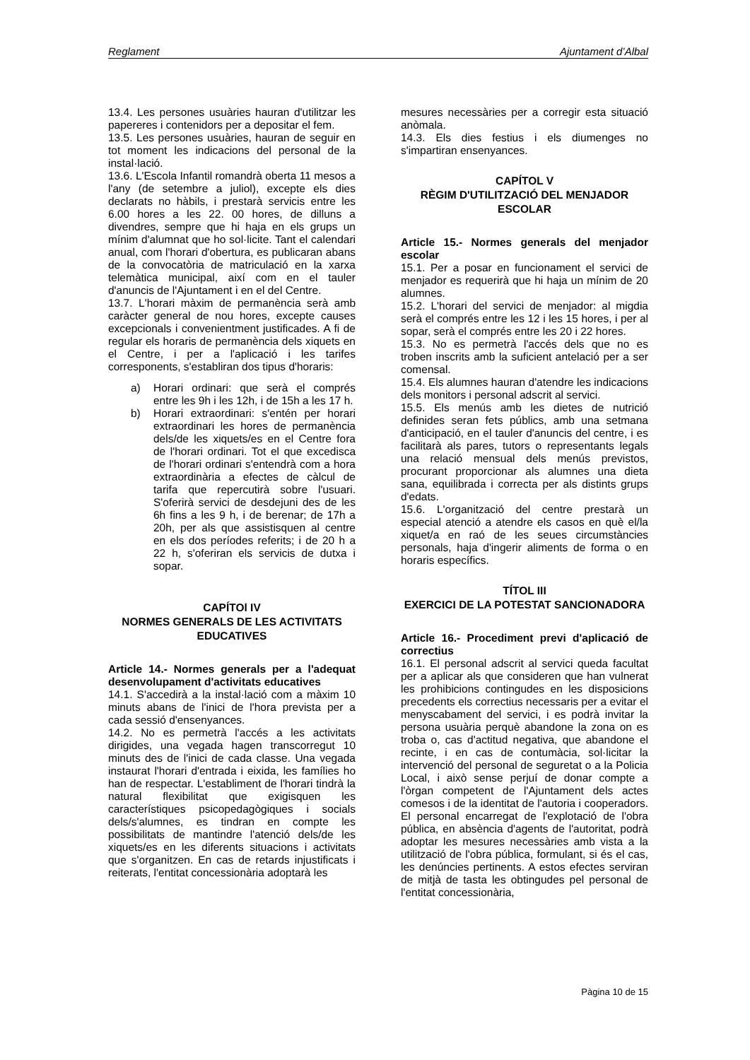Reglament Ajuntament d’Albal
13.4. Les persones usuàries hauran d'utilitzar les papereres i contenidors per a depositar el fem.
13.5. Les persones usuàries, hauran de seguir en tot moment les indicacions del personal de la instal·lació.
13.6. L'Escola Infantil romandrà oberta 11 mesos a l'any (de setembre a juliol), excepte els dies declarats no hàbils, i prestarà servicis entre les 6.00 hores a les 22. 00 hores, de dilluns a divendres, sempre que hi haja en els grups un mínim d'alumnat que ho sol·licite. Tant el calendari anual, com l'horari d'obertura, es publicaran abans de la convocatòria de matriculació en la xarxa telemàtica municipal, així com en el tauler d'anuncis de l'Ajuntament i en el del Centre.
13.7. L'horari màxim de permanència serà amb caràcter general de nou hores, excepte causes excepcionals i convenientment justificades. A fi de regular els horaris de permanència dels xiquets en el Centre, i per a l'aplicació i les tarifes corresponents, s'establiran dos tipus d'horaris:
a) Horari ordinari: que serà el comprés entre les 9h i les 12h, i de 15h a les 17 h.
b) Horari extraordinari: s'entén per horari extraordinari les hores de permanència dels/de les xiquets/es en el Centre fora de l'horari ordinari. Tot el que excedisca de l'horari ordinari s'entendrà com a hora extraordinària a efectes de càlcul de tarifa que repercutirà sobre l'usuari. S'oferirà servici de desdejuni des de les 6h fins a les 9 h, i de berenar; de 17h a 20h, per als que assistisquen al centre en els dos períodes referits; i de 20 h a 22 h, s'oferiran els servicis de dutxa i sopar.
CAPÍTOl IV
NORMES GENERALS DE LES ACTIVITATS EDUCATIVES
Article 14.- Normes generals per a l'adequat desenvolupament d'activitats educatives
14.1. S'accedirà a la instal·lació com a màxim 10 minuts abans de l'inici de l'hora prevista per a cada sessió d'ensenyances.
14.2. No es permetrà l'accés a les activitats dirigides, una vegada hagen transcorregut 10 minuts des de l'inici de cada classe. Una vegada instaurat l'horari d'entrada i eixida, les famílies ho han de respectar. L'establiment de l'horari tindrà la natural flexibilitat que exigisquen les característiques psicopedagògiques i socials dels/s'alumnes, es tindran en compte les possibilitats de mantindre l'atenció dels/de les xiquets/es en les diferents situacions i activitats que s'organitzen. En cas de retards injustificats i reiterats, l'entitat concessionària adoptarà les
mesures necessàries per a corregir esta situació anòmala.
14.3. Els dies festius i els diumenges no s'impartiran ensenyances.
CAPÍTOL V
RÈGIM D'UTILITZACIÓ DEL MENJADOR ESCOLAR
Article 15.- Normes generals del menjador escolar
15.1. Per a posar en funcionament el servici de menjador es requerirà que hi haja un mínim de 20 alumnes.
15.2. L'horari del servici de menjador: al migdia serà el comprés entre les 12 i les 15 hores, i per al sopar, serà el comprés entre les 20 i 22 hores.
15.3. No es permetrà l'accés dels que no es troben inscrits amb la suficient antelació per a ser comensal.
15.4. Els alumnes hauran d'atendre les indicacions dels monitors i personal adscrit al servici.
15.5. Els menús amb les dietes de nutrició definides seran fets públics, amb una setmana d'anticipació, en el tauler d'anuncis del centre, i es facilitarà als pares, tutors o representants legals una relació mensual dels menús previstos, procurant proporcionar als alumnes una dieta sana, equilibrada i correcta per als distints grups d'edats.
15.6. L'organització del centre prestarà un especial atenció a atendre els casos en què el/la xiquet/a en raó de les seues circumstàncies personals, haja d'ingerir aliments de forma o en horaris específics.
TÍTOL III
EXERCICI DE LA POTESTAT SANCIONADORA
Article 16.- Procediment previ d'aplicació de correctius
16.1. El personal adscrit al servici queda facultat per a aplicar als que consideren que han vulnerat les prohibicions contingudes en les disposicions precedents els correctius necessaris per a evitar el menyscabament del servici, i es podrà invitar la persona usuària perquè abandone la zona on es troba o, cas d'actitud negativa, que abandone el recinte, i en cas de contumàcia, sol·licitar la intervenció del personal de seguretat o a la Policia Local, i això sense perjuí de donar compte a l'òrgan competent de l'Ajuntament dels actes comesos i de la identitat de l'autoria i cooperadors. El personal encarregat de l'explotació de l'obra pública, en absència d'agents de l'autoritat, podrà adoptar les mesures necessàries amb vista a la utilització de l'obra pública, formulant, si és el cas, les denúncies pertinents. A estos efectes serviran de mitjà de tasta les obtingudes pel personal de l'entitat concessionària,
Pàgina 10 de 15